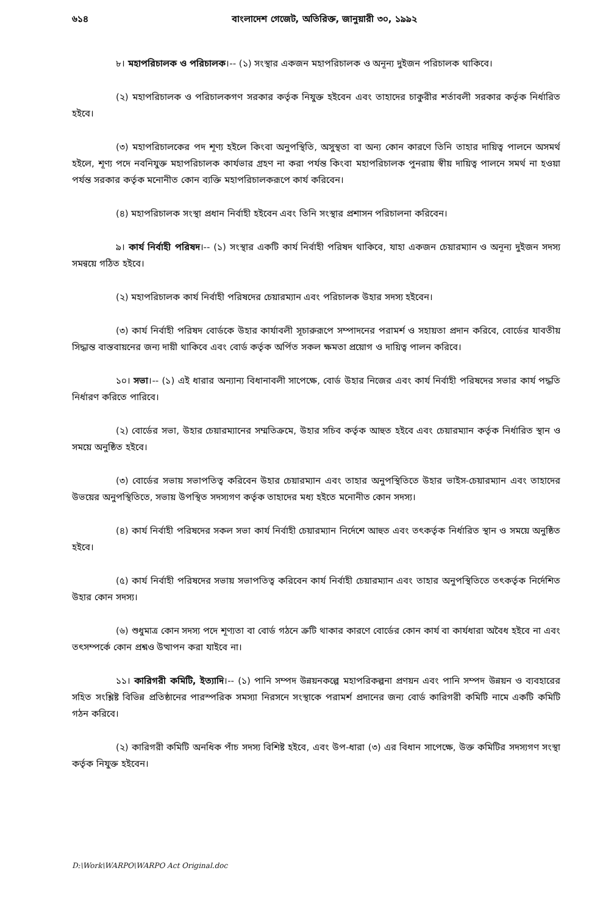৬১৪ বাংলাদেশ গেজেট, অতিরিক্ত, জানুয়ারী ৩০, ১৯৯২
৮। মহাপরিচালক ও পরিচালক।-- (১) সংস্থার একজন মহাপরিচালক ও অনূন্য দুইজন পরিচালক থাকিবে।
(২) মহাপরিচালক ও পরিচালকগণ সরকার কর্তৃক নিযুক্ত হইবেন এবং তাহাদের চাকুরীর শর্তাবলী সরকার কর্তৃক নির্ধারিত হইবে।
(৩) মহাপরিচালকের পদ শূণ্য হইলে কিংবা অনুপস্থিতি, অসুস্থতা বা অন্য কোন কারণে তিনি তাহার দায়িত্ব পালনে অসমর্থ হইলে, শূণ্য পদে নবনিযুক্ত মহাপরিচালক কার্যভার গ্রহণ না করা পর্যন্ত কিংবা মহাপরিচালক পুনরায় স্বীয় দায়িত্ব পালনে সমর্থ না হওয়া পর্যন্ত সরকার কর্তৃক মনোনীত কোন ব্যক্তি মহাপরিচালকরূপে কার্য করিবেন।
(৪) মহাপরিচালক সংস্থা প্রধান নির্বাহী হইবেন এবং তিনি সংস্থার প্রশাসন পরিচালনা করিবেন।
৯। কার্য নির্বাহী পরিষদ।-- (১) সংস্থার একটি কার্য নির্বাহী পরিষদ থাকিবে, যাহা একজন চেয়ারম্যান ও অনূন্য দুইজন সদস্য সমন্বয়ে গঠিত হইবে।
(২) মহাপরিচালক কার্য নির্বাহী পরিষদের চেয়ারম্যান এবং পরিচালক উহার সদস্য হইবেন।
(৩) কার্য নির্বাহী পরিষদ বোর্ডকে উহার কার্যাবলী সূচারুরূপে সম্পাদনের পরামর্শ ও সহায়তা প্রদান করিবে, বোর্ডের যাবতীয় সিদ্ধান্ত বাস্তবায়নের জন্য দায়ী থাকিবে এবং বোর্ড কর্তৃক অর্পিত সকল ক্ষমতা প্রয়োগ ও দায়িত্ব পালন করিবে।
১০। সভা।-- (১) এই ধারার অন্যান্য বিধানাবলী সাপেক্ষে, বোর্ড উহার নিজের এবং কার্য নির্বাহী পরিষদের সভার কার্য পদ্ধতি নির্ধারণ করিতে পারিবে।
(২) বোর্ডের সভা, উহার চেয়ারম্যানের সম্মতিক্রমে, উহার সচিব কর্তৃক আহুত হইবে এবং চেয়ারম্যান কর্তৃক নির্ধারিত স্থান ও সময়ে অনুষ্ঠিত হইবে।
(৩) বোর্ডের সভায় সভাপতিত্ব করিবেন উহার চেয়ারম্যান এবং তাহার অনুপস্থিতিতে উহার ভাইস-চেয়ারম্যান এবং তাহাদের উভয়ের অনুপস্থিতিতে, সভায় উপস্থিত সদস্যগণ কর্তৃক তাহাদের মধ্য হইতে মনোনীত কোন সদস্য।
(৪) কার্য নির্বাহী পরিষদের সকল সভা কার্য নির্বাহী চেয়ারম্যান নির্দেশে আহুত এবং তৎকর্তৃক নির্ধারিত স্থান ও সময়ে অনুষ্ঠিত হইবে।
(৫) কার্য নির্বাহী পরিষদের সভায় সভাপতিত্ব করিবেন কার্য নির্বাহী চেয়ারম্যান এবং তাহার অনুপস্থিতিতে তৎকর্তৃক নির্দেশিত উহার কোন সদস্য।
(৬) শুধুমাত্র কোন সদস্য পদে শূণ্যতা বা বোর্ড গঠনে ক্রটি থাকার কারণে বোর্ডের কোন কার্য বা কার্যধারা অবৈধ হইবে না এবং তৎসম্পর্কে কোন প্রশ্নও উত্থাপন করা যাইবে না।
১১। কারিগরী কমিটি, ইত্যাদি।-- (১) পানি সম্পদ উন্নয়নকল্পে মহাপরিকল্পনা প্রণয়ন এবং পানি সম্পদ উন্নয়ন ও ব্যবহারের সহিত সংশ্লিষ্ট বিভিন্ন প্রতিষ্ঠানের পারস্পরিক সমস্যা নিরসনে সংস্থাকে পরামর্শ প্রদানের জন্য বোর্ড কারিগরী কমিটি নামে একটি কমিটি গঠন করিবে।
(২) কারিগরী কমিটি অনধিক পাঁচ সদস্য বিশিষ্ট হইবে, এবং উপ-ধারা (৩) এর বিধান সাপেক্ষে, উক্ত কমিটির সদস্যগণ সংস্থা কর্তৃক নিযুক্ত হইবেন।
D:\Work\WARPO\WARPO Act Original.doc